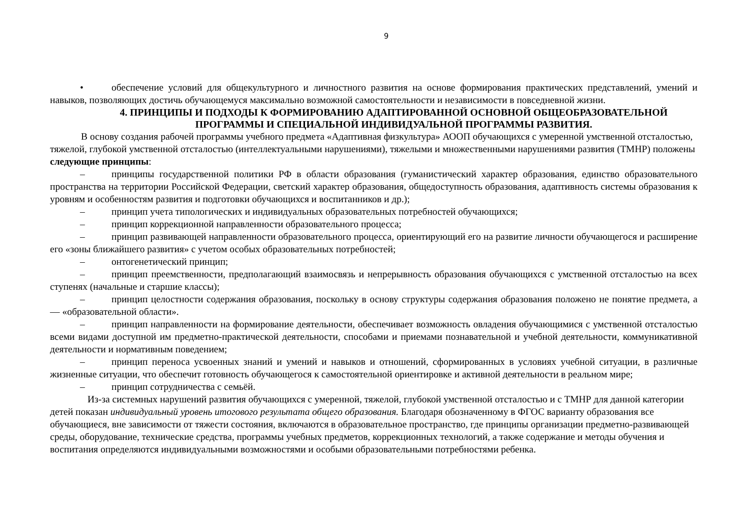9
• обеспечение условий для общекультурного и личностного развития на основе формирования практических представлений, умений и навыков, позволяющих достичь обучающемуся максимально возможной самостоятельности и независимости в повседневной жизни.
4. ПРИНЦИПЫ И ПОДХОДЫ К ФОРМИРОВАНИЮ АДАПТИРОВАННОЙ ОСНОВНОЙ ОБЩЕОБРАЗОВАТЕЛЬНОЙ ПРОГРАММЫ И СПЕЦИАЛЬНОЙ ИНДИВИДУАЛЬНОЙ ПРОГРАММЫ РАЗВИТИЯ.
В основу создания рабочей программы учебного предмета «Адаптивная физкультура» АООП обучающихся с умеренной умственной отсталостью, тяжелой, глубокой умственной отсталостью (интеллектуальными нарушениями), тяжелыми и множественными нарушениями развития (ТМНР) положены следующие принципы:
– принципы государственной политики РФ в области образования (гуманистический характер образования, единство образовательного пространства на территории Российской Федерации, светский характер образования, общедоступность образования, адаптивность системы образования к уровням и особенностям развития и подготовки обучающихся и воспитанников и др.);
– принцип учета типологических и индивидуальных образовательных потребностей обучающихся;
– принцип коррекционной направленности образовательного процесса;
– принцип развивающей направленности образовательного процесса, ориентирующий его на развитие личности обучающегося и расширение его «зоны ближайшего развития» с учетом особых образовательных потребностей;
– онтогенетический принцип;
– принцип преемственности, предполагающий взаимосвязь и непрерывность образования обучающихся с умственной отсталостью на всех ступенях (начальные и старшие классы);
– принцип целостности содержания образования, поскольку в основу структуры содержания образования положено не понятие предмета, а — «образовательной области».
– принцип направленности на формирование деятельности, обеспечивает возможность овладения обучающимися с умственной отсталостью всеми видами доступной им предметно-практической деятельности, способами и приемами познавательной и учебной деятельности, коммуникативной деятельности и нормативным поведением;
– принцип переноса усвоенных знаний и умений и навыков и отношений, сформированных в условиях учебной ситуации, в различные жизненные ситуации, что обеспечит готовность обучающегося к самостоятельной ориентировке и активной деятельности в реальном мире;
– принцип сотрудничества с семьёй.
Из-за системных нарушений развития обучающихся с умеренной, тяжелой, глубокой умственной отсталостью и с ТМНР для данной категории детей показан индивидуальный уровень итогового результата общего образования. Благодаря обозначенному в ФГОС варианту образования все обучающиеся, вне зависимости от тяжести состояния, включаются в образовательное пространство, где принципы организации предметно-развивающей среды, оборудование, технические средства, программы учебных предметов, коррекционных технологий, а также содержание и методы обучения и воспитания определяются индивидуальными возможностями и особыми образовательными потребностями ребенка.